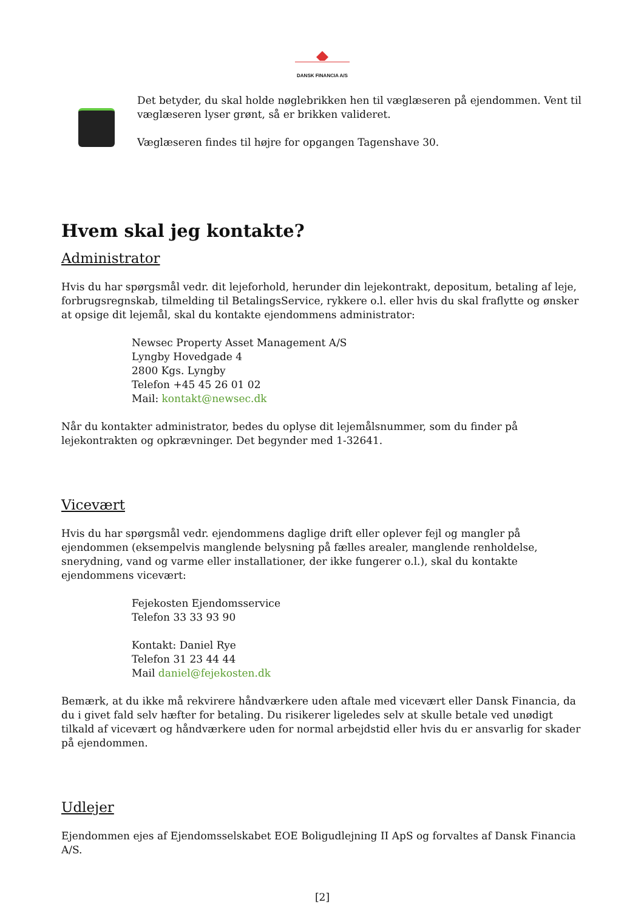DANSK FINANCIA A/S
Det betyder, du skal holde nøglebrikken hen til væglæseren på ejendommen. Vent til væglæseren lyser grønt, så er brikken valideret.
Væglæseren findes til højre for opgangen Tagenshave 30.
Hvem skal jeg kontakte?
Administrator
Hvis du har spørgsmål vedr. dit lejeforhold, herunder din lejekontrakt, depositum, betaling af leje, forbrugsregnskab, tilmelding til BetalingsService, rykkere o.l. eller hvis du skal fraflytte og ønsker at opsige dit lejemål, skal du kontakte ejendommens administrator:
Newsec Property Asset Management A/S
Lyngby Hovedgade 4
2800 Kgs. Lyngby
Telefon +45 45 26 01 02
Mail: kontakt@newsec.dk
Når du kontakter administrator, bedes du oplyse dit lejemålsnummer, som du finder på lejekontrakten og opkrævninger. Det begynder med 1-32641.
Vicevært
Hvis du har spørgsmål vedr. ejendommens daglige drift eller oplever fejl og mangler på ejendommen (eksempelvis manglende belysning på fælles arealer, manglende renholdelse, snerydning, vand og varme eller installationer, der ikke fungerer o.l.), skal du kontakte ejendommens vicevært:
Fejekosten Ejendomsservice
Telefon 33 33 93 90
Kontakt: Daniel Rye
Telefon 31 23 44 44
Mail daniel@fejekosten.dk
Bemærk, at du ikke må rekvirere håndværkere uden aftale med vicevært eller Dansk Financia, da du i givet fald selv hæfter for betaling. Du risikerer ligeledes selv at skulle betale ved unødigt tilkald af vicevært og håndværkere uden for normal arbejdstid eller hvis du er ansvarlig for skader på ejendommen.
Udlejer
Ejendommen ejes af Ejendomsselskabet EOE Boligudlejning II ApS og forvaltes af Dansk Financia A/S.
[2]